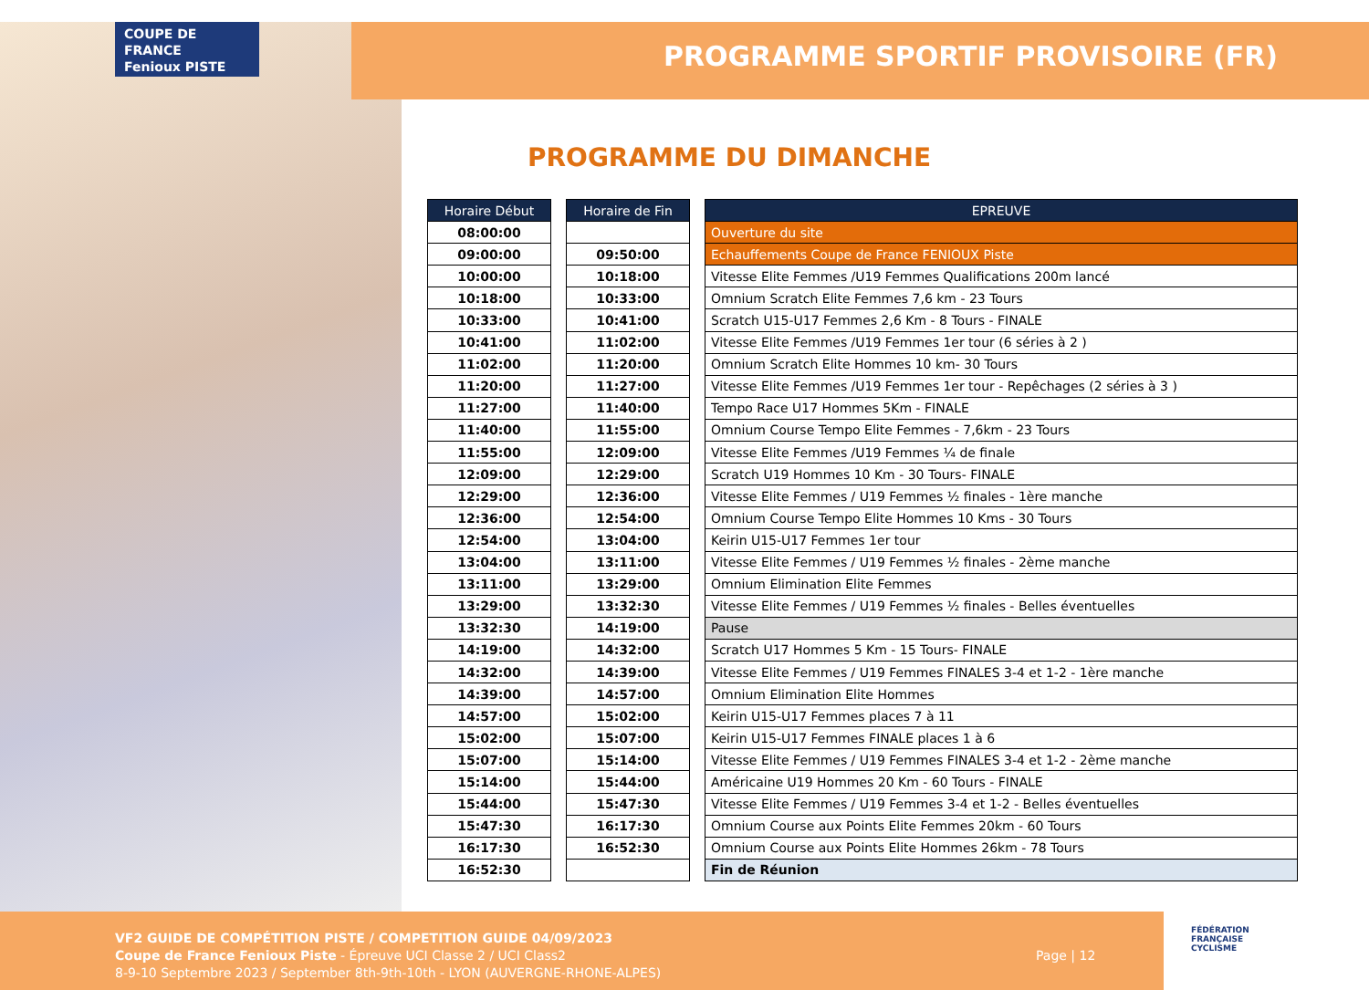COUPE DE FRANCE
Fenioux PISTE
PROGRAMME SPORTIF PROVISOIRE (FR)
PROGRAMME DU DIMANCHE
| Horaire Début |
| --- |
| 08:00:00 |
| 09:00:00 |
| 10:00:00 |
| 10:18:00 |
| 10:33:00 |
| 10:41:00 |
| 11:02:00 |
| 11:20:00 |
| 11:27:00 |
| 11:40:00 |
| 11:55:00 |
| 12:09:00 |
| 12:29:00 |
| 12:36:00 |
| 12:54:00 |
| 13:04:00 |
| 13:11:00 |
| 13:29:00 |
| 13:32:30 |
| 14:19:00 |
| 14:32:00 |
| 14:39:00 |
| 14:57:00 |
| 15:02:00 |
| 15:07:00 |
| 15:14:00 |
| 15:44:00 |
| 15:47:30 |
| 16:17:30 |
| 16:52:30 |
| Horaire de Fin |
| --- |
| 09:50:00 |
| 10:18:00 |
| 10:33:00 |
| 10:41:00 |
| 11:02:00 |
| 11:20:00 |
| 11:27:00 |
| 11:40:00 |
| 11:55:00 |
| 12:09:00 |
| 12:29:00 |
| 12:36:00 |
| 12:54:00 |
| 13:04:00 |
| 13:11:00 |
| 13:29:00 |
| 13:32:30 |
| 14:19:00 |
| 14:32:00 |
| 14:39:00 |
| 14:57:00 |
| 15:02:00 |
| 15:07:00 |
| 15:14:00 |
| 15:44:00 |
| 15:47:30 |
| 16:17:30 |
| 16:52:30 |
| EPREUVE |
| --- |
| Ouverture du site |
| Echauffements Coupe de France FENIOUX Piste |
| Vitesse Elite Femmes /U19 Femmes Qualifications 200m lancé |
| Omnium Scratch Elite Femmes 7,6 km - 23 Tours |
| Scratch U15-U17 Femmes 2,6 Km - 8 Tours - FINALE |
| Vitesse Elite Femmes /U19 Femmes 1er tour (6 séries à 2 ) |
| Omnium Scratch Elite Hommes 10 km- 30 Tours |
| Vitesse Elite Femmes /U19 Femmes 1er tour - Repêchages (2 séries à 3 ) |
| Tempo Race U17 Hommes 5Km - FINALE |
| Omnium Course Tempo Elite Femmes - 7,6km - 23 Tours |
| Vitesse Elite Femmes /U19 Femmes ¼ de finale |
| Scratch U19 Hommes 10 Km - 30 Tours- FINALE |
| Vitesse Elite Femmes / U19 Femmes ½ finales - 1ère manche |
| Omnium Course Tempo Elite Hommes 10 Kms - 30 Tours |
| Keirin U15-U17 Femmes 1er tour |
| Vitesse Elite Femmes / U19 Femmes ½ finales - 2ème manche |
| Omnium Elimination Elite Femmes |
| Vitesse Elite Femmes / U19 Femmes ½ finales - Belles éventuelles |
| Pause |
| Scratch U17 Hommes 5 Km - 15 Tours- FINALE |
| Vitesse Elite Femmes / U19 Femmes FINALES 3-4 et 1-2 - 1ère manche |
| Omnium Elimination Elite Hommes |
| Keirin U15-U17 Femmes places 7 à 11 |
| Keirin U15-U17 Femmes FINALE places 1 à 6 |
| Vitesse Elite Femmes / U19 Femmes FINALES 3-4 et 1-2 - 2ème manche |
| Américaine U19 Hommes 20 Km - 60 Tours - FINALE |
| Vitesse Elite Femmes / U19 Femmes 3-4 et 1-2 - Belles éventuelles |
| Omnium Course aux Points Elite Femmes 20km - 60 Tours |
| Omnium Course aux Points Elite Hommes 26km - 78 Tours |
| Fin de Réunion |
VF2 GUIDE DE COMPÉTITION PISTE / COMPETITION GUIDE 04/09/2023
Coupe de France Fenioux Piste - Épreuve UCI Classe 2 / UCI Class2
8-9-10 Septembre 2023 / September 8th-9th-10th - LYON (AUVERGNE-RHONE-ALPES)
Page | 12
FÉDÉRATION
FRANÇAISE
CYCLISME